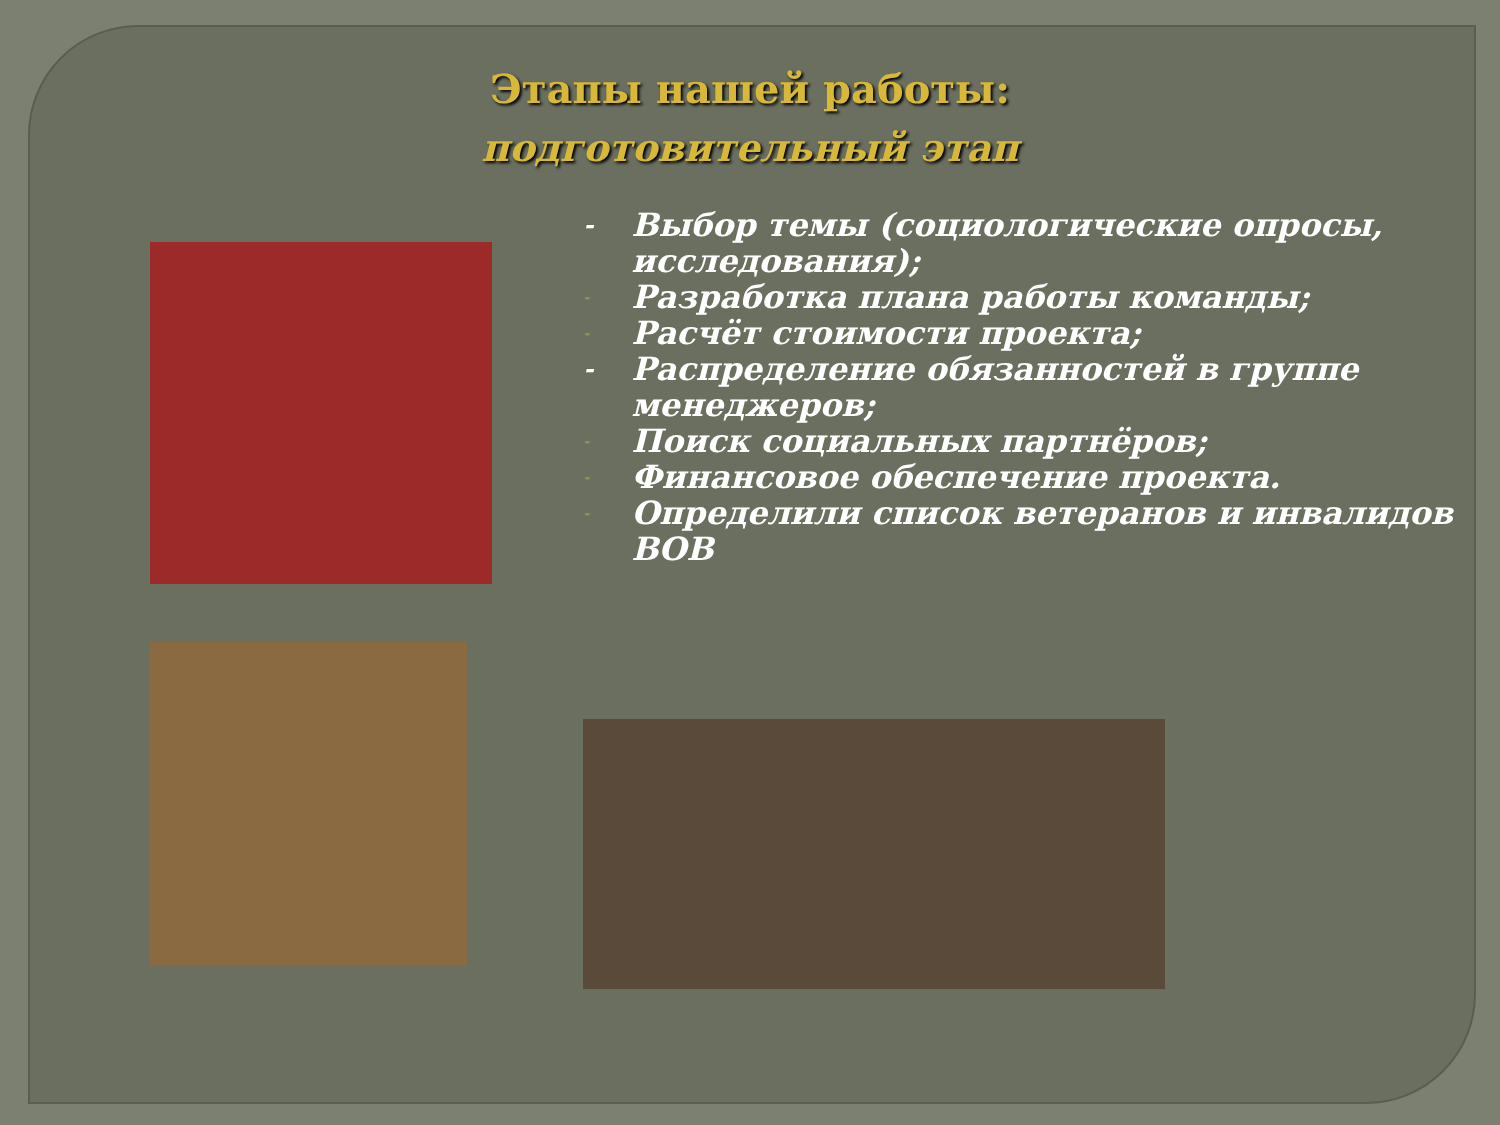Этапы нашей работы:
подготовительный этап
- Выбор темы (социологические опросы, исследования);
- Разработка плана работы команды;
- Расчёт стоимости проекта;
- Распределение обязанностей в группе менеджеров;
- Поиск социальных партнёров;
- Финансовое обеспечение проекта.
- Определили список ветеранов и инвалидов ВОВ